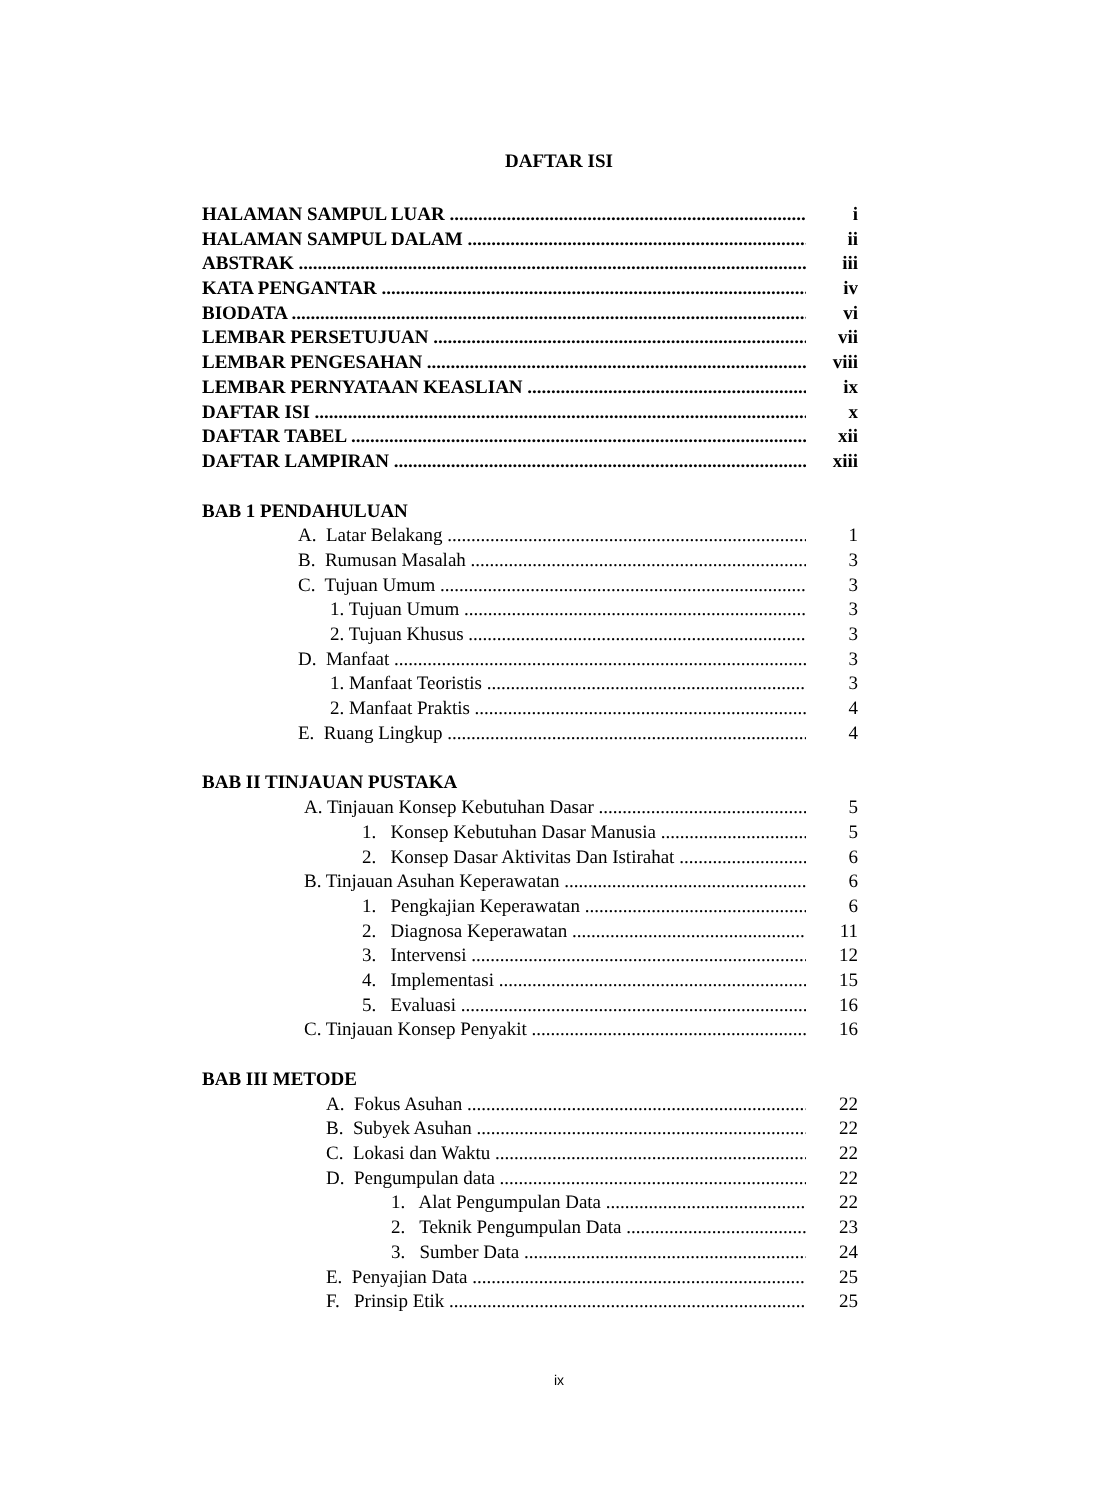DAFTAR ISI
HALAMAN SAMPUL LUAR i
HALAMAN SAMPUL DALAM ii
ABSTRAK iii
KATA PENGANTAR iv
BIODATA vi
LEMBAR PERSETUJUAN vii
LEMBAR PENGESAHAN viii
LEMBAR PERNYATAAN KEASLIAN ix
DAFTAR ISI x
DAFTAR TABEL xii
DAFTAR LAMPIRAN xiii
BAB 1 PENDAHULUAN
A. Latar Belakang 1
B. Rumusan Masalah 3
C. Tujuan Umum 3
1. Tujuan Umum 3
2. Tujuan Khusus 3
D. Manfaat 3
1. Manfaat Teoristis 3
2. Manfaat Praktis 4
E. Ruang Lingkup 4
BAB II TINJAUAN PUSTAKA
A. Tinjauan Konsep Kebutuhan Dasar 5
1. Konsep Kebutuhan Dasar Manusia 5
2. Konsep Dasar Aktivitas Dan Istirahat 6
B. Tinjauan Asuhan Keperawatan 6
1. Pengkajian Keperawatan 6
2. Diagnosa Keperawatan 11
3. Intervensi 12
4. Implementasi 15
5. Evaluasi 16
C. Tinjauan Konsep Penyakit 16
BAB III METODE
A. Fokus Asuhan 22
B. Subyek Asuhan 22
C. Lokasi dan Waktu 22
D. Pengumpulan data 22
1. Alat Pengumpulan Data 22
2. Teknik Pengumpulan Data 23
3. Sumber Data 24
E. Penyajian Data 25
F. Prinsip Etik 25
ix